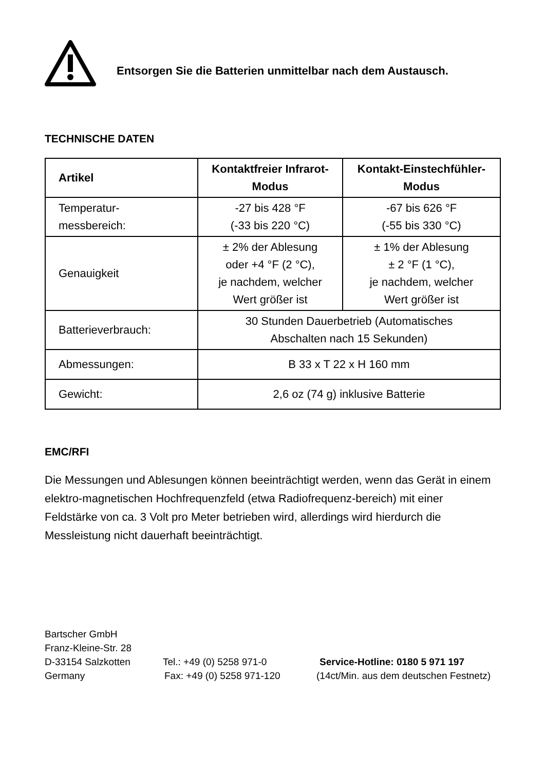Entsorgen Sie die Batterien unmittelbar nach dem Austausch.
TECHNISCHE DATEN
| Artikel | Kontaktfreier Infrarot- Modus | Kontakt-Einstechfühler- Modus |
| --- | --- | --- |
| Temperatur- messbereich: | -27 bis 428 °F (-33 bis 220 °C) | -67 bis 626 °F (-55 bis 330 °C) |
| Genauigkeit | ± 2% der Ablesung oder +4 °F (2 °C), je nachdem, welcher Wert größer ist | ± 1% der Ablesung ± 2 °F (1 °C), je nachdem, welcher Wert größer ist |
| Batterieverbrauch: | 30 Stunden Dauerbetrieb (Automatisches Abschalten nach 15 Sekunden) | |
| Abmessungen: | B 33 x T 22 x H 160 mm | |
| Gewicht: | 2,6 oz (74 g) inklusive Batterie | |
EMC/RFI
Die Messungen und Ablesungen können beeinträchtigt werden, wenn das Gerät in einem elektro-magnetischen Hochfrequenzfeld (etwa Radiofrequenz-bereich) mit einer Feldstärke von ca. 3 Volt pro Meter betrieben wird, allerdings wird hierdurch die Messleistung nicht dauerhaft beeinträchtigt.
Bartscher GmbH
Franz-Kleine-Str. 28
D-33154 Salzkotten Tel.: +49 (0) 5258 971-0 Service-Hotline: 0180 5 971 197
Germany Fax: +49 (0) 5258 971-120 (14ct/Min. aus dem deutschen Festnetz)